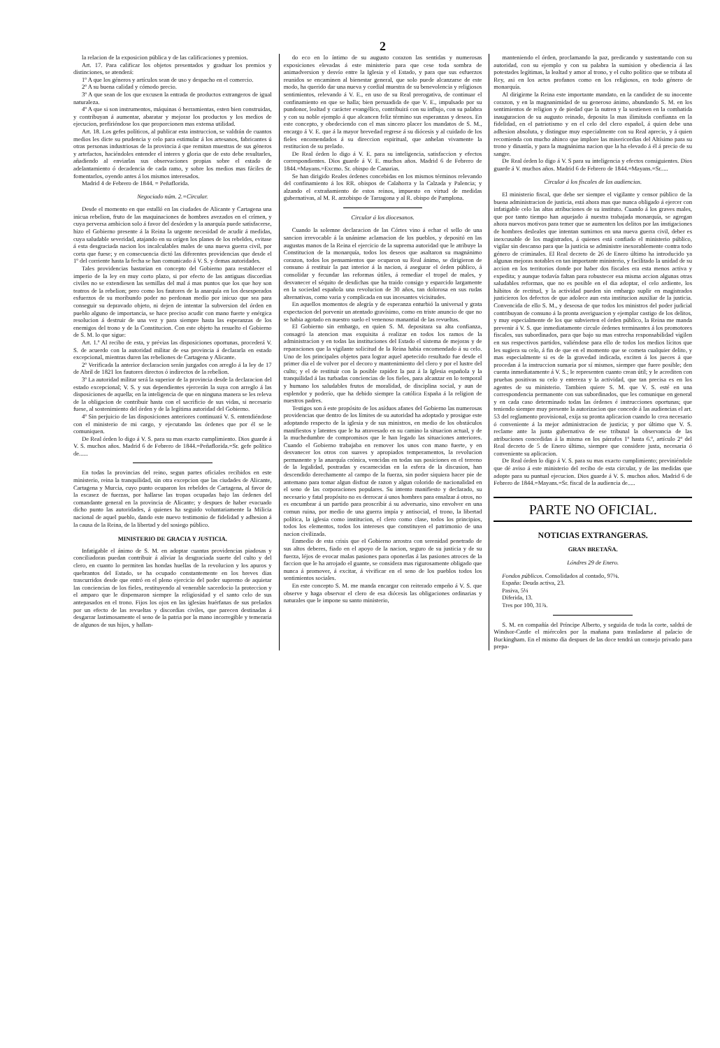2
la relacion de la exposicion pública y de las calificaciones y premios.
Art. 17. Para calificar los objetos presentados y graduar los premios y distinciones, se atenderá:
1º A que los géneros y artículos sean de uso y despacho en el comercio.
2º A su buena calidad y cómodo precio.
3º A que sean de los que excusen la entrada de productos extrangeros de igual naturaleza.
4º A que si son instrumentos, máquinas ó herramientas, esten bien construidas, y contribuyan á aumentar, abaratar y mejorar los productos y los medios de ejecucion, prefiriéndose los que proporcionen mas extensa utilidad.
Art. 18. Los gefes políticos, al publicar esta instruccion, se valdrán de cuantos medios les dicte su prudencia y celo para estimular á los artesanos, fabricantes ú otras personas industriosas de la provincia á que remitan muestras de sus géneros y artefactos, haciéndoles entender el interes y gloria que de esto debe resultarles, añadiendo al enviarlas sus observaciones propias sobre el estado de adelantamiento ó decadencia de cada ramo, y sobre los medios mas fáciles de fomentarlos, oyendo antes á los mismos interesados.
Madrid 4 de Febrero de 1844. = Peñaflorida.
Negociado núm. 2.=Circular.
Desde el momento en que estalló en las ciudades de Alicante y Cartagena una inicua rebelion, fruto de las maquinaciones de hombres avezados en el crímen, y cuya perversa ambicion solo á favor del desórden y la anarquía puede satisfacerse, hizo el Gobierno presente á la Reina la urgente necesidad de acudir á medidas, cuya saludable severidad, atajando en su orígen los planes de los rebeldes, evitase á esta desgraciada nacion los incalculables males de una nueva guerra civil, por corta que fuese; y en consecuencia dictó las diferentes providencias que desde el 1º del corriente hasta la fecha se han comunicado á V. S. y demas autoridades.
Tales providencias bastarian en concepto del Gobierno para restablecer el imperio de la ley en muy corto plazo, si por efecto de las antiguas discordias civiles no se extendiesen las semillas del mal á mas puntos que los que hoy son teatros de la rebelion; pero como los fautores de la anarquía en los desesperados esfuerzos de su moribundo poder no perdonan medio por inicuo que sea para conseguir su depravado objeto, ni dejen de intentar la subversion del órden en pueblo alguno de importancia, se hace preciso acudir con mano fuerte y enérgica resolucion á destruir de una vez y para siempre hasta las esperanzas de los enemigos del trono y de la Constitucion. Con este objeto ha resuelto el Gobierno de S. M. lo que sigue:
Art. 1.º Al recibo de esta, y prévias las disposiciones oportunas, procederá V. S. de acuerdo con la autoridad militar de esa provincia á declararla en estado excepcional, mientras duren las rebeliones de Cartagena y Alicante.
2º Verificada la anterior declaracion serán juzgados con arreglo á la ley de 17 de Abril de 1821 los fautores directos ó indirectos de la rebelion.
3º La autoridad militar será la superior de la provincia desde la declaracion del estado excepcional; V. S. y sus dependientes ejercerán la suya con arreglo á las disposiciones de aquella; en la inteligencia de que en ninguna manera se les releva de la obligacion de contribuir hasta con el sacrificio de sus vidas, si necesario fuese, al sostenimiento del órden y de la legítima autoridad del Gobierno.
4º Sin perjuicio de las disposiciones anteriores continuará V. S. entendiéndose con el ministerio de mi cargo, y ejecutando las órdenes que por él se le comuniquen.
De Real órden lo digo á V. S. para su mas exacto cumplimiento. Dios guarde á V. S. muchos años. Madrid 6 de Febrero de 1844.=Peñaflorida.=Sr. gefe político de......
En todas la provincias del reino, segun partes oficiales recibidos en este ministerio, reina la tranquilidad, sin otra excepcion que las ciudades de Alicante, Cartagena y Murcia, cuyo punto ocuparon los rebeldes de Cartagena, al favor de la escasez de fuerzas, por hallarse las tropas ocupadas bajo las órdenes del comandante general en la provincia de Alicante; y despues de haber evacuado dicho punto las autoridades, á quienes ha seguido voluntariamente la Milicia nacional de aquel pueblo, dando este nuevo testimonio de fidelidad y adhesion á la causa de la Reina, de la libertad y del sosiego público.
MINISTERIO DE GRACIA Y JUSTICIA.
Infatigable el ánimo de S. M. en adoptar cuantas providencias piadosas y conciliadoras puedan contribuir á aliviar la desgraciada suerte del culto y del clero, en cuanto lo permiten las hondas huellas de la revolucion y los apuros y quebrantos del Estado, se ha ocupado constantemente en los breves dias trascurridos desde que entró en el pleno ejercicio del poder supremo de aquietar las conciencias de los fieles, restituyendo al venerable sacerdocio la proteccion y el amparo que le dispensaron siempre la religiosidad y el santo celo de sus antepasados en el trono. Fijos los ojos en las iglesias huérfanas de sus prelados por un efecto de las revueltas y discordias civiles, que parecen destinadas á desgarrar lastimosamente el seno de la patria por la mano incorregible y temeraria de algunos de sus hijos, y hallan-
do eco en lo íntimo de su augusto corazon las sentidas y numerosas exposiciones elevadas á este ministerio para que cese toda sombra de animadversion y desvío entre la Iglesia y el Estado, y para que sus esfuerzos reunidos se encaminen al bienestar general, que solo puede alcanzarse de este modo, ha querido dar una nueva y cordial muestra de su benevolencia y religiosos sentimientos, relevando á V. E., en uso de su Real prerogativa, de continuar el confinamiento en que se halla; bien persuadida de que V. E., impulsado por su pundonor, lealtad y carácter evangélico, contribuirá con su influjo, con su palabra y con su noble ejemplo á que alcancen feliz término sus esperanzas y deseos. En este concepto, y obedeciendo con el mas sincero placer los mandatos de S. M., encargo á V. E. que á la mayor brevedad regrese á su diócesis y al cuidado de los fieles encomendados á su direccion espiritual, que anhelan vivamente la restitucion de su prelado.
De Real órden lo digo á V. E. para su inteligencia, satisfaccion y efectos correspondientes. Dios guarde á V. E. muchos años. Madrid 6 de Febrero de 1844.=Mayans.=Excmo. Sr. obispo de Canarias.
Se han dirigido Reales órdenes concebidas en los mismos términos relevando del confinamiento á los RR. obispos de Calahorra y la Calzada y Palencia; y alzando el extrañamiento de estos reinos, impuesto en virtud de medidas gubernativas, al M. R. arzobispo de Tarragona y al R. obispo de Pamplona.
Circular á los diocesanos.
Cuando la solemne declaracion de las Córtes vino á echar el sello de una sancion irrevocable á la unánime aclamacion de los pueblos, y depositó en las augustas manos de la Reina el ejercicio de la suprema autoridad que le atribuye la Constitucion de la monarquía, todos los deseos que asaltaron su magnánimo corazon, todos los pensamientos que ocuparon su Real ánimo, se dirigieron de consuno á restituir la paz interior á la nacion, á asegurar el órden público, á consolidar y fecundar las reformas útiles, á remediar el tropel de males, y desvanecer el séquito de desdichas que ha traido consigo y esparcido largamente en la sociedad española una revolucion de 30 años, tan dolorosa en sus rudas alternativas, como varia y complicada en sus incesantes vicisitudes.
En aquellos momentos de alegría y de esperanza enturbió la universal y grata expectacion del porvenir un atentado gravísimo, como en triste anuncio de que no se habia agotado en nuestro suelo el venenoso manantial de las revueltas.
El Gobierno sin embargo, en quien S. M. depositara su alta confianza, consagró la atencion mas exquisita á realizar en todos los ramos de la administracion y en todas las instituciones del Estado el sistema de mejoras y de reparaciones que la vigilante solicitud de la Reina habia encomendado á su celo. Uno de los principales objetos para lograr aquel apetecido resultado fue desde el primer dia el de volver por el decoro y mantenimiento del clero y por el lustre del culto; y el de restituir con la posible rapidez la paz á la Iglesia española y la tranquilidad á las turbadas conciencias de los fieles, para alcanzar en lo temporal y humano los saludables frutos de moralidad, de disciplina social, y aun de esplendor y poderío, que ha debido siempre la católica España á la religion de nuestros padres.
Testigos son á este propósito de los asíduos afanes del Gobierno las numerosas providencias que dentro de los límites de su autoridad ha adoptado y prosigue este adoptando respecto de la iglesia y de sus ministros, en medio de los obstáculos manifiestos y latentes que le ha atravesado en su camino la situacion actual, y de la muchedumbre de compromisos que le han legado las situaciones anteriores. Cuando el Gobierno trabajaba en remover los unos con mano fuerte, y en desvanecer los otros con suaves y apropiados temperamentos, la revolucion permanente y la anarquía crónica, vencidas en todas sus posiciones en el terreno de la legalidad, postradas y escarnecidas en la esfera de la discusion, han descendido derechamente al campo de la fuerza, sin poder siquiera hacer pie de antemano para tomar algun disfraz de razon y algun colorido de nacionalidad en el seno de las corporaciones populares. Su intento manifiesto y declarado, su necesario y fatal propósito no es derrocar á unos hombres para ensalzar á otros, no es encumbrar á un partido para proscribir á su adversario, sino envolver en una comun ruina, por medio de una guerra impía y antisocial, el trono, la libertad política, la iglesia como institucion, el clero como clase, todos los principios, todos los elementos, todos los intereses que constituyen el patrimonio de una nacion civilizada.
Enmedio de esta crisis que el Gobierno arrostra con serenidad penetrado de sus altos deberes, fiado en el apoyo de la nacion, seguro de su justicia y de su fuerza, léjos de evocar malas pasiones para oponerlas á las pasiones atroces de la faccion que le ha arrojado el guante, se considera mas rigurosamente obligado que nunca á promover, á excitar, á vivificar en el seno de los pueblos todos los sentimientos sociales.
En este concepto S. M. me manda encargar con reiterado empeño á V. S. que observe y haga observar el clero de esa diócesis las obligaciones ordinarias y naturales que le impone su santo ministerio,
manteniendo el órden, proclamando la paz, predicando y sustentando con su autoridad, con su ejemplo y con su palabra la sumision y obediencia á las potestades legítimas, la lealtad y amor al trono, y el culto político que se tributa al Rey, asi en los actos profanos como en los religiosos, en todo género de monarquía.
Al dirigirme la Reina este importante mandato, en la candidez de su inocente corazon, y en la magnanimidad de su generoso ánimo, abundando S. M. en los sentimientos de religion y de piedad que la nutren y la sostienen en la combatida inauguracion de su augusto reinado, deposita la mas ilimitada confianza en la fidelidad, en el patriotismo y en el celo del clero español, á quien debe una adhesion absoluta, y distingue muy especialmente con su Real aprecio, y á quien recomienda con mucho ahinco que implore las misericordias del Altísimo para su trono y dinastía, y para la magnánima nacion que la ha elevado á él á precio de su sangre.
De Real órden lo digo á V. S para su inteligencia y efectos consiguientes. Dios guarde á V. muchos años. Madrid 6 de Febrero de 1844.=Mayans.=Sr.....
Circular á los fiscales de las audiencias.
El ministerio fiscal, que debe ser siempre el vigilante y censor público de la buena administracion de justicia, está ahora mas que nunca obligado á ejercer con infatigable celo las altas atribuciones de su instituto. Cuando á los graves males, que por tanto tiempo han aquejado á nuestra trabajada monarquía, se agregan ahora nuevos motivos para temer que se aumenten los delitos por las instigaciones de hombres desleales que intentan sumirnos en una nueva guerra civil, deber es inexcusable de los magistrados, á quienes está confiado el ministerio público, vigilar sin descanso para que la justicia se administre inexorablemente contra todo género de criminales. El Real decreto de 26 de Enero último ha introducido ya algunas mejoras notables en tan importante ministerio, y facilitado la unidad de su accion en los territorios donde por haber dos fiscales era esta menos activa y expedita; y aunque todavía faltan para robustecer esa misma accion algunas otras saludables reformas, que no es posible en el dia adoptar, el celo ardiente, los hábitos de rectitud, y la actividad pueden sin embargo suplir en magistrados justicieros los defectos de que adolece aun esta institucion auxiliar de la justicia. Convencida de ello S. M., y deseosa de que todos los ministros del poder judicial contribuyan de consuno á la pronta averiguacion y ejemplar castigo de los delitos, y muy especialmente de los que subvierten el órden público, la Reina me manda prevenir á V. S. que inmediatamente circule órdenes terminantes á los promotores fiscales, sus subordinados, para que bajo su mas estrecha responsabilidad vigilen en sus respectivos partidos, valiéndose para ello de todos los medios lícitos que les sugiera su celo, á fin de que en el momento que se cometa cualquier delito, y mas especialmente si es de la gravedad indicada, exciten á los jueces á que procedan á la instruccion sumaria por sí mismos, siempre que fuere posible; den cuenta inmediatamente á V. S.; le representen cuanto crean útil; y le acrediten con pruebas positivas su celo y entereza y la actividad, que tan precisa es en los agentes de su ministerio. Tambien quiere S. M. que V. S. esté en una correspondencia permanente con sus subordinados, que les comunique en general y en cada caso determinado todas las órdenes é instrucciones oportunas; que teniendo siempre muy presente la autorizacion que concede á las audiencias el art. 53 del reglamento provisional, exija su pronta aplicacion cuando lo crea necesario ó conveniente á la mejor administracion de justicia; y por último que V. S. reclame ante la junta gubernativa de ese tribunal la observancia de las atribuciones concedidas á la misma en los párrafos 1º hasta 6.º, artículo 2º del Real decreto de 5 de Enero último, siempre que considere justa, necesaria ó conveniente su aplicacion.
De Real órden lo digo á V. S. para su mas exacto cumplimiento; previniéndole que dé aviso á este ministerio del recibo de esta circular, y de las medidas que adopte para su puntual ejecucion. Dios guarde á V. S. muchos años. Madrid 6 de Febrero de 1844.=Mayans.=Sr. fiscal de la audiencia de.....
PARTE NO OFICIAL.
NOTICIAS EXTRANGERAS.
GRAN BRETAÑA.
Lóndres 29 de Enero.
Fondos públicos. Consolidados al contado, 97⅛.
España: Deuda activa, 23.
Pasiva, 5¼
Diferida, 13.
Tres por 100, 31⅞.
S. M. en compañía del Príncipe Alberto, y seguida de toda la corte, saldrá de Windsor-Castle el miércoles por la mañana para trasladarse al palacio de Buckingham. En el mismo dia despues de las doce tendrá un consejo privado para prepa-